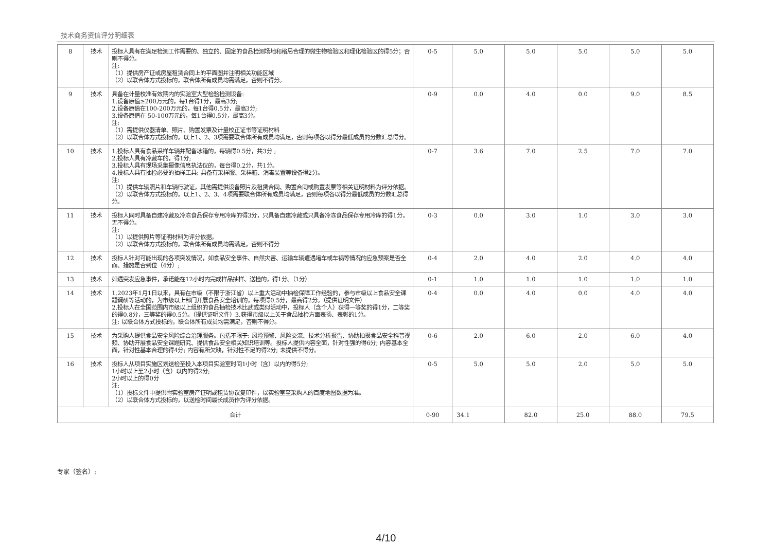技术商务资信评分明细表
| 8 | 技术 | 投标人具有在满足检测工作需要的、独立的、固定的食品检测场地和格局合理的微生物检验区和理化检验区的得5分；否则不得分。 注: （1）提供房产证或房屋租赁合同上的平面图并注明相关功能区域 （2）以联合体方式投标的，联合体所有成员均需满足，否则不得分。 | 0-5 | 5.0 | 5.0 | 5.0 | 5.0 | 5.0 |
| 9 | 技术 | 具备在计量校准有效期内的实验室大型检验检测设备: 1.设备原值≥200万元的，每1台得1分，最高3分; 2.设备原值在100-200万元的，每1台得0.5分，最高3分; 3.设备原值在 50-100万元的，每1台得0.5分，最高3分。 注: （1）需提供仪器清单、照片、购置发票及计量校正证书等证明材料 （2）以联合体方式投标的，以上1、2、3项需要联合体所有成员均满足，否则每项各以得分最低成员的分数汇总得分。 | 0-9 | 0.0 | 4.0 | 0.0 | 9.0 | 8.5 |
| 10 | 技术 | 1.投标人具有食品采样车辆并配备冰箱的，每辆得0.5分，共3分 ; 2.投标人具有冷藏车的，得1分; 3.投标人具有现场采集摄像信息执法仪的，每台得0.2分，共1分。 4.投标人具有抽检必要的抽样工具: 具备有采样服、采样箱、消毒装置等设备得2分。 注: （1）提供车辆照片和车辆行驶证，其他需提供设备照片及租赁合同、购置合同或购置发票等相关证明材料为评分依据。 （2）以联合体方式投标的，以上1、2、3、4项需要联合体所有成员均满足，否则每项各以得分最低成员的分数汇总得分。 | 0-7 | 3.6 | 7.0 | 2.5 | 7.0 | 7.0 |
| 11 | 技术 | 投标人同时具备自建冷藏及冷冻食品保存专用冷库的得3分，只具备自建冷藏或只具备冷冻食品保存专用冷库的得1分，无不得分。 注: （1）以提供照片等证明材料为评分依据。 （2）以联合体方式投标的，联合体所有成员均需满足，否则不得分 | 0-3 | 0.0 | 3.0 | 1.0 | 3.0 | 3.0 |
| 12 | 技术 | 投标人针对可能出现的各项突发情况，如食品安全事件、自然灾害、运输车辆遭遇堵车或车祸等情况的应急预案是否全面、措施是否到位（4分）; | 0-4 | 2.0 | 4.0 | 2.0 | 4.0 | 4.0 |
| 13 | 技术 | 如遇突发应急事件，承诺能在12小时内完成样品抽样、送检的，得1分。（1分） | 0-1 | 1.0 | 1.0 | 1.0 | 1.0 | 1.0 |
| 14 | 技术 | 1.2023年1月1日以来，具有在市级（不限于浙江省）以上重大活动中抽检保障工作经验的，参与市级以上食品安全课题调研等活动的，为市级以上部门开展食品安全培训的，每项得0.5分，最高得2分。（提供证明文件） 2.投标人在全国范围内市级以上组织的食品抽检技术比武或类似活动中，投标人（含个人）获得一等奖的得1分，二等奖的得0.8分，三等奖的得0.5分。（提供证明文件）3.获得市级以上关于食品抽检方面表扬、表彰的1分。 注: 以联合体方式投标的，联合体所有成员均需满足，否则不得分。 | 0-4 | 0.0 | 4.0 | 0.0 | 4.0 | 4.0 |
| 15 | 技术 | 为采购人提供食品安全风险综合治理服务。包括不限于: 风险预警、风险交流、技术分析报告、协助拍摄食品安全科普视频、协助开展食品安全课题研究、提供食品安全相关知识培训等。投标人提供内容全面，针对性强的得6分; 内容基本全面，针对性基本合理的得4分; 内容有所欠缺，针对性不足的得2分; 未提供不得分。 | 0-6 | 2.0 | 6.0 | 2.0 | 6.0 | 4.0 |
| 16 | 技术 | 投标人从项目实施区划送检至投入本项目实验室时间1小时（含）以内的得5分; 1小时以上至2小时（含）以内的得2分; 2小时以上的得0分 注: （1）投标文件中提供附实验室房产证明或租赁协议复印件，以实验室至采购人的百度地图数据为准。 （2）以联合体方式投标的，以送检时间最长成员作为评分依据。 | 0-5 | 5.0 | 5.0 | 2.0 | 5.0 | 5.0 |
| 合计 | | | 0-90 | 34.1 | 82.0 | 25.0 | 88.0 | 79.5 |
专家（签名）:
4/10